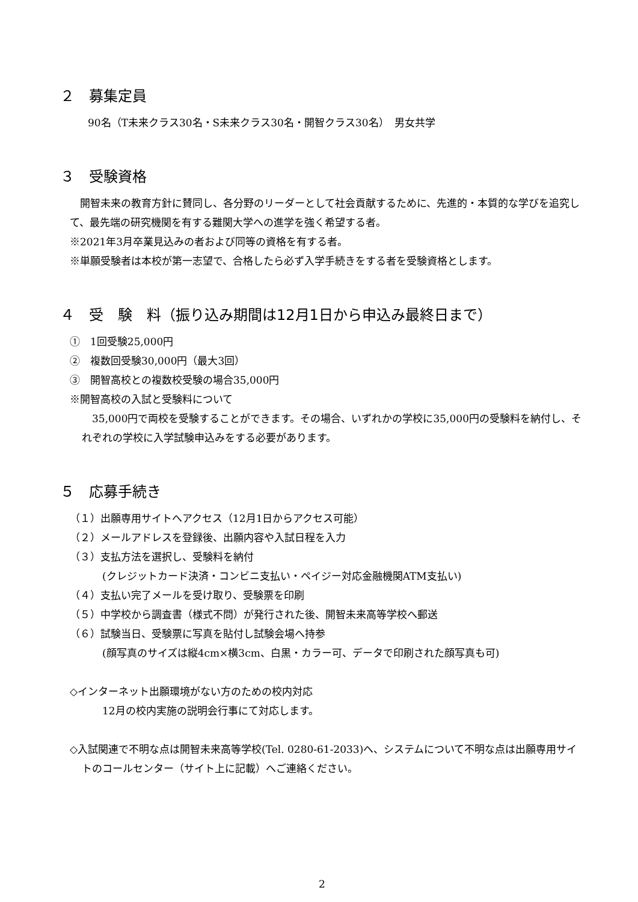２　募集定員
90名（T未来クラス30名・S未来クラス30名・開智クラス30名）　男女共学
３　受験資格
　開智未来の教育方針に賛同し、各分野のリーダーとして社会貢献するために、先進的・本質的な学びを追究して、最先端の研究機関を有する難関大学への進学を強く希望する者。
※2021年3月卒業見込みの者および同等の資格を有する者。
※単願受験者は本校が第一志望で、合格したら必ず入学手続きをする者を受験資格とします。
４　受　験　料（振り込み期間は12月1日から申込み最終日まで）
①　1回受験25,000円
②　複数回受験30,000円（最大3回）
③　開智高校との複数校受験の場合35,000円
※開智高校の入試と受験料について
　35,000円で両校を受験することができます。その場合、いずれかの学校に35,000円の受験料を納付し、それぞれの学校に入学試験申込みをする必要があります。
５　応募手続き
（１）出願専用サイトへアクセス（12月1日からアクセス可能）
（２）メールアドレスを登録後、出願内容や入試日程を入力
（３）支払方法を選択し、受験料を納付
(クレジットカード決済・コンビニ支払い・ペイジー対応金融機関ATM支払い)
（４）支払い完了メールを受け取り、受験票を印刷
（５）中学校から調査書（様式不問）が発行された後、開智未来高等学校へ郵送
（６）試験当日、受験票に写真を貼付し試験会場へ持参
(顔写真のサイズは縦4cm×横3cm、白黒・カラー可、データで印刷された顔写真も可)
◇インターネット出願環境がない方のための校内対応
12月の校内実施の説明会行事にて対応します。
◇入試関連で不明な点は開智未来高等学校(Tel. 0280-61-2033)へ、システムについて不明な点は出願専用サイトのコールセンター（サイト上に記載）へご連絡ください。
2